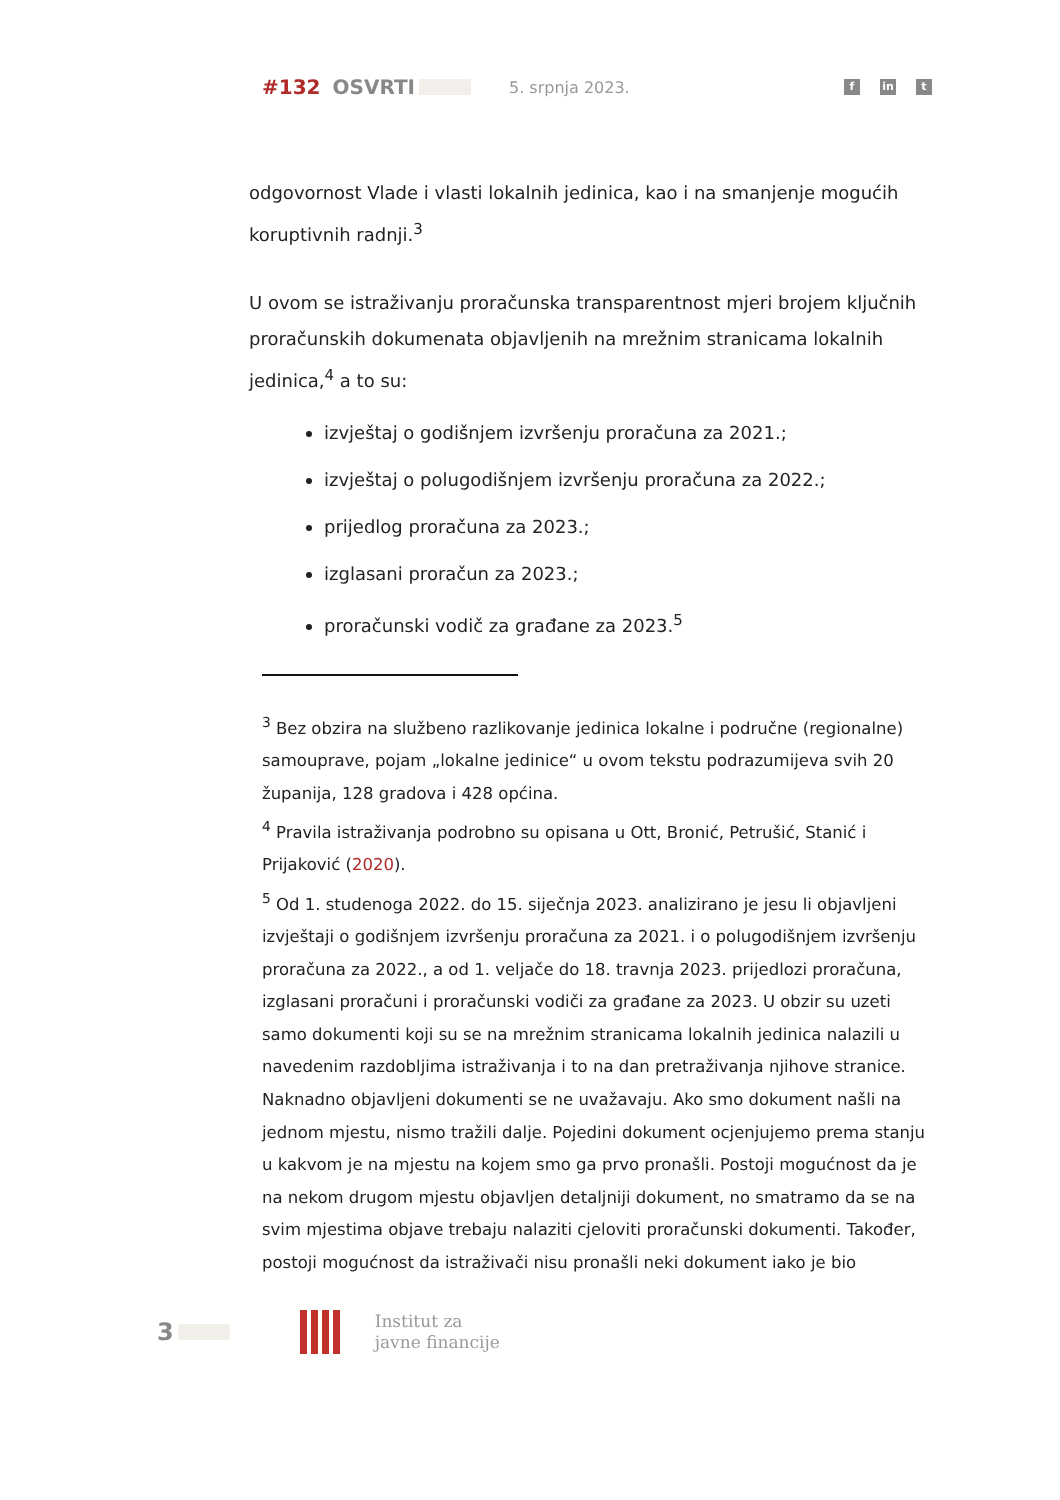#132 OSVRTI 5. srpnja 2023.
fin t
odgovornost Vlade i vlasti lokalnih jedinica, kao i na smanjenje mogućih koruptivnih radnji.<sup>3</sup>
U ovom se istraživanju proračunska transparentnost mjeri brojem ključnih proračunskih dokumenata objavljenih na mrežnim stranicama lokalnih jedinica,<sup>4</sup> a to su:
izvještaj o godišnjem izvršenju proračuna za 2021.;
izvještaj o polugodišnjem izvršenju proračuna za 2022.;
prijedlog proračuna za 2023.;
izglasani proračun za 2023.;
proračunski vodič za građane za 2023.<sup>5</sup>
<sup>3</sup> Bez obzira na službeno razlikovanje jedinica lokalne i područne (regionalne) samouprave, pojam „lokalne jedinice“ u ovom tekstu podrazumijeva svih 20 županija, 128 gradova i 428 općina.
<sup>4</sup> Pravila istraživanja podrobno su opisana u Ott, Bronić, Petrušić, Stanić i Prijaković (2020).
<sup>5</sup> Od 1. studenoga 2022. do 15. siječnja 2023. analizirano je jesu li objavljeni izvještaji o godišnjem izvršenju proračuna za 2021. i o polugodišnjem izvršenju proračuna za 2022., a od 1. veljače do 18. travnja 2023. prijedlozi proračuna, izglasani proračuni i proračunski vodiči za građane za 2023. U obzir su uzeti samo dokumenti koji su se na mrežnim stranicama lokalnih jedinica nalazili u navedenim razdobljima istraživanja i to na dan pretraživanja njihove stranice. Naknadno objavljeni dokumenti se ne uvažavaju. Ako smo dokument našli na jednom mjestu, nismo tražili dalje. Pojedini dokument ocjenjujemo prema stanju u kakvom je na mjestu na kojem smo ga prvo pronašli. Postoji mogućnost da je na nekom drugom mjestu objavljen detaljniji dokument, no smatramo da se na svim mjestima objave trebaju nalaziti cjeloviti proračunski dokumenti. Također, postoji mogućnost da istraživači nisu pronašli neki dokument iako je bio
3
Institut za
javne financije